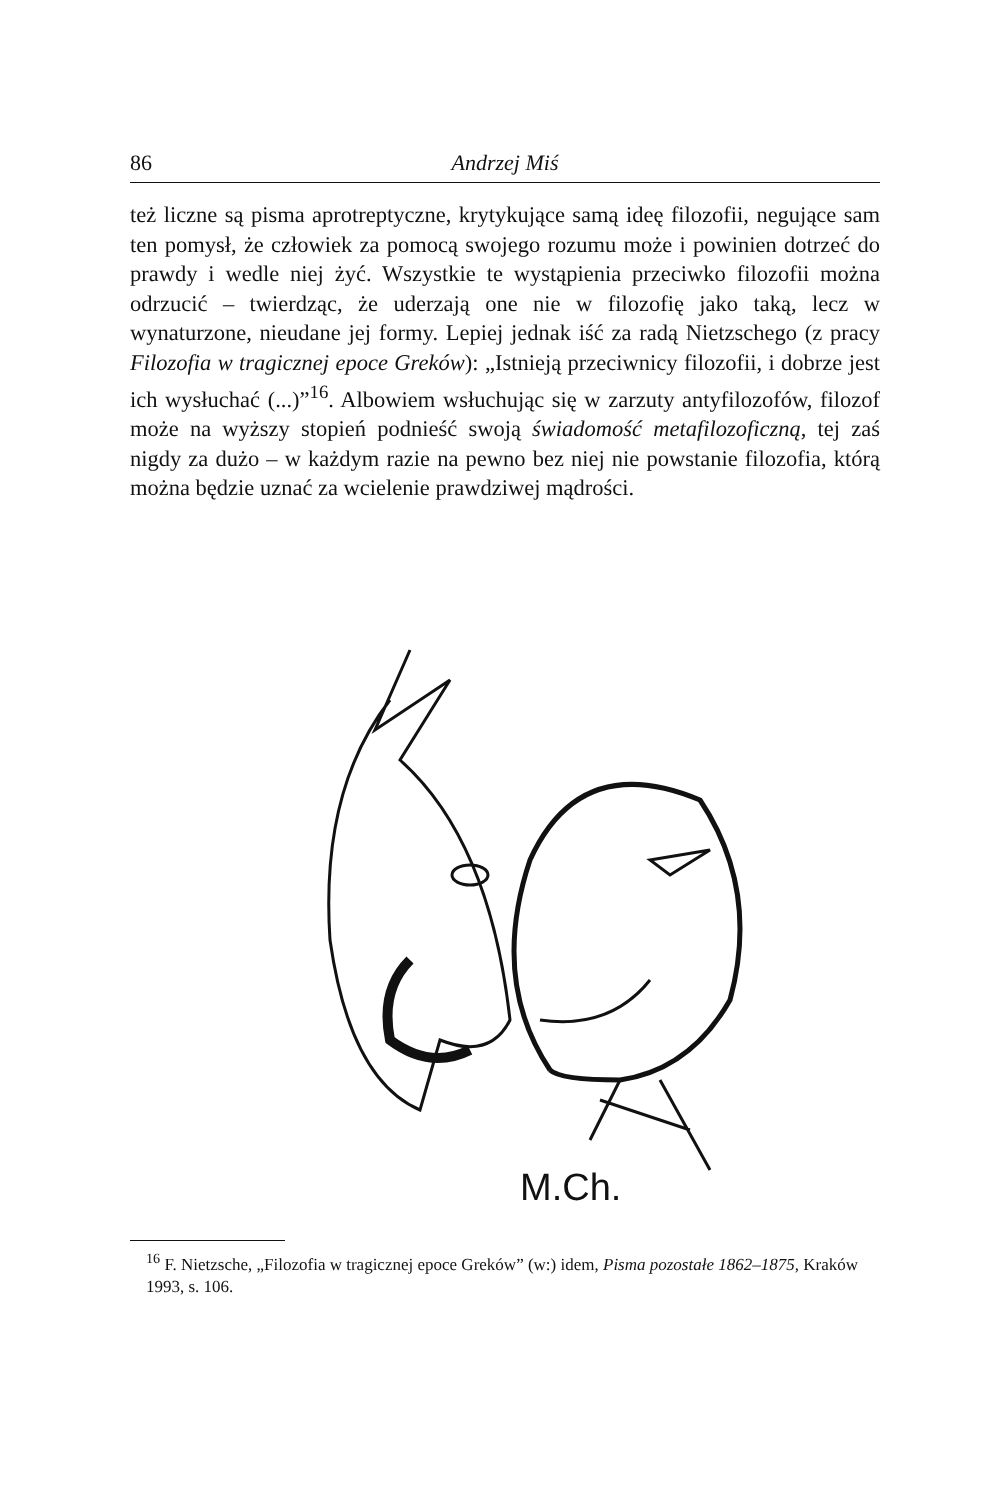86 Andrzej Miś
też liczne są pisma aprotreptyczne, krytykujące samą ideę filozofii, negujące sam ten pomysł, że człowiek za pomocą swojego rozumu może i powinien dotrzeć do prawdy i wedle niej żyć. Wszystkie te wystąpienia przeciwko filozofii można odrzucić – twierdząc, że uderzają one nie w filozofię jako taką, lecz w wynaturzone, nieudane jej formy. Lepiej jednak iść za radą Nietzschego (z pracy Filozofia w tragicznej epoce Greków): „Istnieją przeciwnicy filozofii, i dobrze jest ich wysłuchać (...)”<sup>16</sup>. Albowiem wsłuchując się w zarzuty antyfilozofów, filozof może na wyższy stopień podnieść swoją świadomość metafilozoficzną, tej zaś nigdy za dużo – w każdym razie na pewno bez niej nie powstanie filozofia, którą można będzie uznać za wcielenie prawdziwej mądrości.
M.Ch.
<sup>16</sup> F. Nietzsche, „Filozofia w tragicznej epoce Greków” (w:) idem, Pisma pozostałe 1862–1875, Kraków 1993, s. 106.